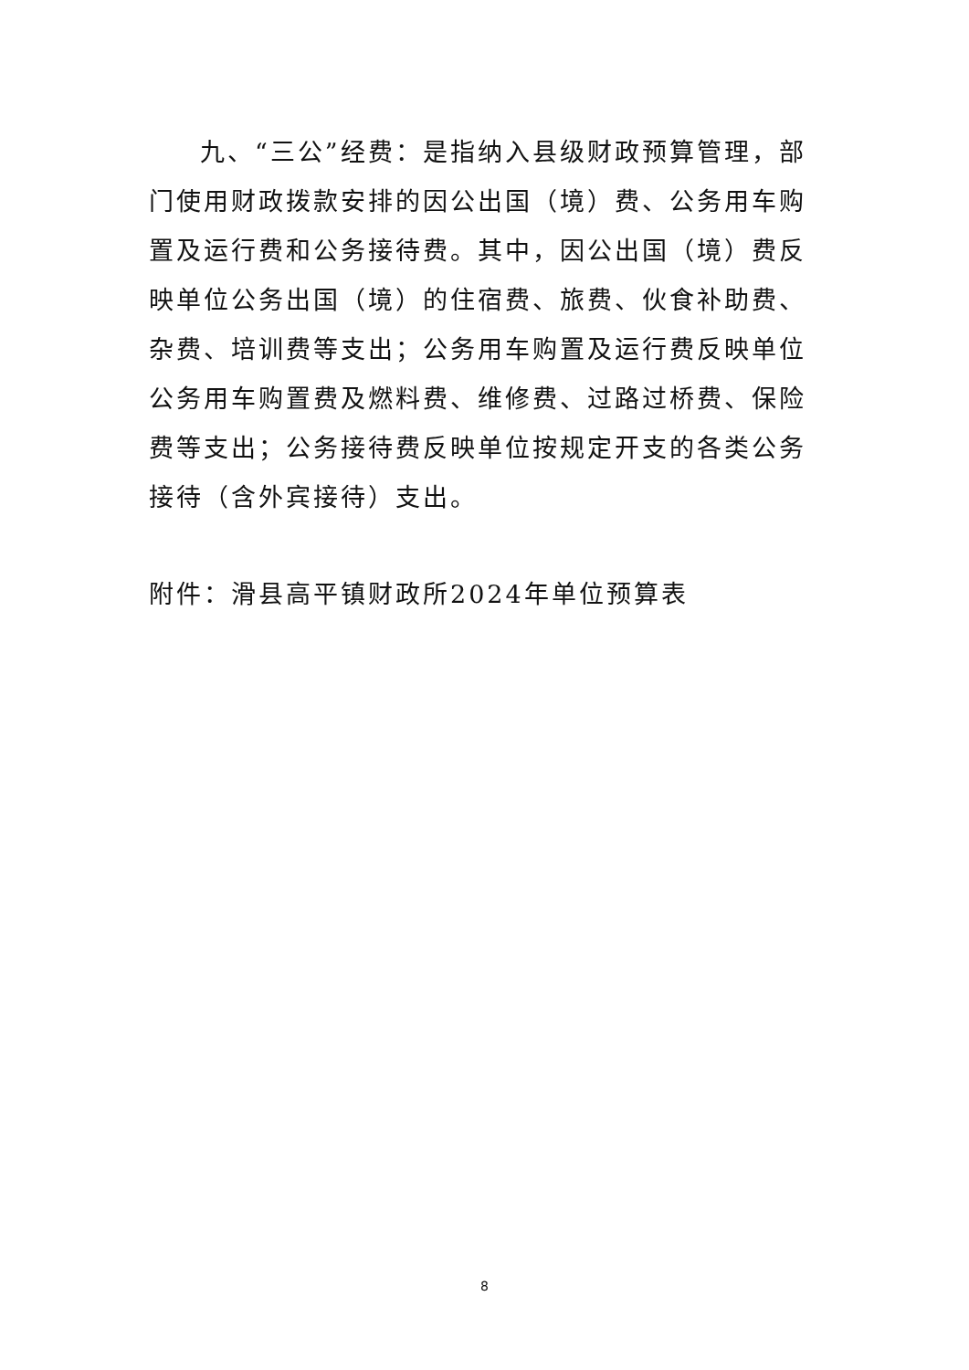九、“三公”经费：是指纳入县级财政预算管理，部门使用财政拨款安排的因公出国（境）费、公务用车购置及运行费和公务接待费。其中，因公出国（境）费反映单位公务出国（境）的住宿费、旅费、伙食补助费、杂费、培训费等支出；公务用车购置及运行费反映单位公务用车购置费及燃料费、维修费、过路过桥费、保险费等支出；公务接待费反映单位按规定开支的各类公务接待（含外宾接待）支出。
附件：滑县高平镇财政所2024年单位预算表
8